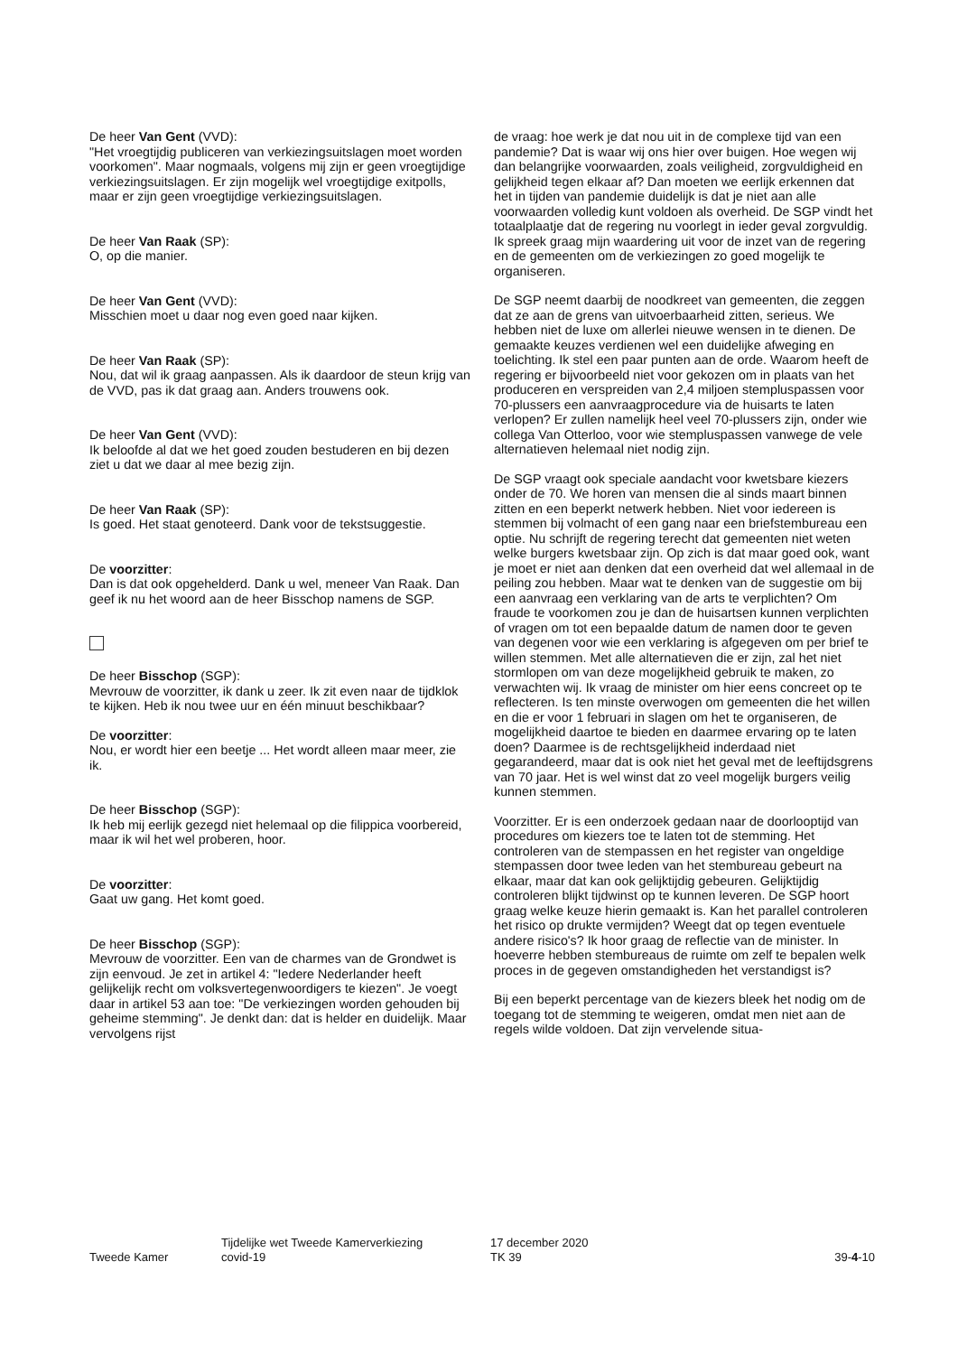De heer Van Gent (VVD):
"Het vroegtijdig publiceren van verkiezingsuitslagen moet worden voorkomen". Maar nogmaals, volgens mij zijn er geen vroegtijdige verkiezingsuitslagen. Er zijn mogelijk wel vroegtijdige exitpolls, maar er zijn geen vroegtijdige verkiezingsuitslagen.
De heer Van Raak (SP):
O, op die manier.
De heer Van Gent (VVD):
Misschien moet u daar nog even goed naar kijken.
De heer Van Raak (SP):
Nou, dat wil ik graag aanpassen. Als ik daardoor de steun krijg van de VVD, pas ik dat graag aan. Anders trouwens ook.
De heer Van Gent (VVD):
Ik beloofde al dat we het goed zouden bestuderen en bij dezen ziet u dat we daar al mee bezig zijn.
De heer Van Raak (SP):
Is goed. Het staat genoteerd. Dank voor de tekstsuggestie.
De voorzitter:
Dan is dat ook opgehelderd. Dank u wel, meneer Van Raak. Dan geef ik nu het woord aan de heer Bisschop namens de SGP.
De heer Bisschop (SGP):
Mevrouw de voorzitter, ik dank u zeer. Ik zit even naar de tijdklok te kijken. Heb ik nou twee uur en één minuut beschikbaar?
De voorzitter:
Nou, er wordt hier een beetje ... Het wordt alleen maar meer, zie ik.
De heer Bisschop (SGP):
Ik heb mij eerlijk gezegd niet helemaal op die filippica voorbereid, maar ik wil het wel proberen, hoor.
De voorzitter:
Gaat uw gang. Het komt goed.
De heer Bisschop (SGP):
Mevrouw de voorzitter. Een van de charmes van de Grondwet is zijn eenvoud. Je zet in artikel 4: "Iedere Nederlander heeft gelijkelijk recht om volksvertegenwoordigers te kiezen". Je voegt daar in artikel 53 aan toe: "De verkiezingen worden gehouden bij geheime stemming". Je denkt dan: dat is helder en duidelijk. Maar vervolgens rijst
de vraag: hoe werk je dat nou uit in de complexe tijd van een pandemie? Dat is waar wij ons hier over buigen. Hoe wegen wij dan belangrijke voorwaarden, zoals veiligheid, zorgvuldigheid en gelijkheid tegen elkaar af? Dan moeten we eerlijk erkennen dat het in tijden van pandemie duidelijk is dat je niet aan alle voorwaarden volledig kunt voldoen als overheid. De SGP vindt het totaalplaatje dat de regering nu voorlegt in ieder geval zorgvuldig. Ik spreek graag mijn waardering uit voor de inzet van de regering en de gemeenten om de verkiezingen zo goed mogelijk te organiseren.
De SGP neemt daarbij de noodkreet van gemeenten, die zeggen dat ze aan de grens van uitvoerbaarheid zitten, serieus. We hebben niet de luxe om allerlei nieuwe wensen in te dienen. De gemaakte keuzes verdienen wel een duidelijke afweging en toelichting. Ik stel een paar punten aan de orde. Waarom heeft de regering er bijvoorbeeld niet voor gekozen om in plaats van het produceren en verspreiden van 2,4 miljoen stempluspassen voor 70-plussers een aanvraagprocedure via de huisarts te laten verlopen? Er zullen namelijk heel veel 70-plussers zijn, onder wie collega Van Otterloo, voor wie stempluspassen vanwege de vele alternatieven helemaal niet nodig zijn.
De SGP vraagt ook speciale aandacht voor kwetsbare kiezers onder de 70. We horen van mensen die al sinds maart binnen zitten en een beperkt netwerk hebben. Niet voor iedereen is stemmen bij volmacht of een gang naar een briefstembureau een optie. Nu schrijft de regering terecht dat gemeenten niet weten welke burgers kwetsbaar zijn. Op zich is dat maar goed ook, want je moet er niet aan denken dat een overheid dat wel allemaal in de peiling zou hebben. Maar wat te denken van de suggestie om bij een aanvraag een verklaring van de arts te verplichten? Om fraude te voorkomen zou je dan de huisartsen kunnen verplichten of vragen om tot een bepaalde datum de namen door te geven van degenen voor wie een verklaring is afgegeven om per brief te willen stemmen. Met alle alternatieven die er zijn, zal het niet stormlopen om van deze mogelijkheid gebruik te maken, zo verwachten wij. Ik vraag de minister om hier eens concreet op te reflecteren. Is ten minste overwogen om gemeenten die het willen en die er voor 1 februari in slagen om het te organiseren, de mogelijkheid daartoe te bieden en daarmee ervaring op te laten doen? Daarmee is de rechtsgelijkheid inderdaad niet gegarandeerd, maar dat is ook niet het geval met de leeftijdsgrens van 70 jaar. Het is wel winst dat zo veel mogelijk burgers veilig kunnen stemmen.
Voorzitter. Er is een onderzoek gedaan naar de doorlooptijd van procedures om kiezers toe te laten tot de stemming. Het controleren van de stempassen en het register van ongeldige stempassen door twee leden van het stembureau gebeurt na elkaar, maar dat kan ook gelijktijdig gebeuren. Gelijktijdig controleren blijkt tijdwinst op te kunnen leveren. De SGP hoort graag welke keuze hierin gemaakt is. Kan het parallel controleren het risico op drukte vermijden? Weegt dat op tegen eventuele andere risico's? Ik hoor graag de reflectie van de minister. In hoeverre hebben stembureaus de ruimte om zelf te bepalen welk proces in de gegeven omstandigheden het verstandigst is?
Bij een beperkt percentage van de kiezers bleek het nodig om de toegang tot de stemming te weigeren, omdat men niet aan de regels wilde voldoen. Dat zijn vervelende situa-
Tweede Kamer
Tijdelijke wet Tweede Kamerverkiezing
covid-19
17 december 2020
TK 39
39-4-10